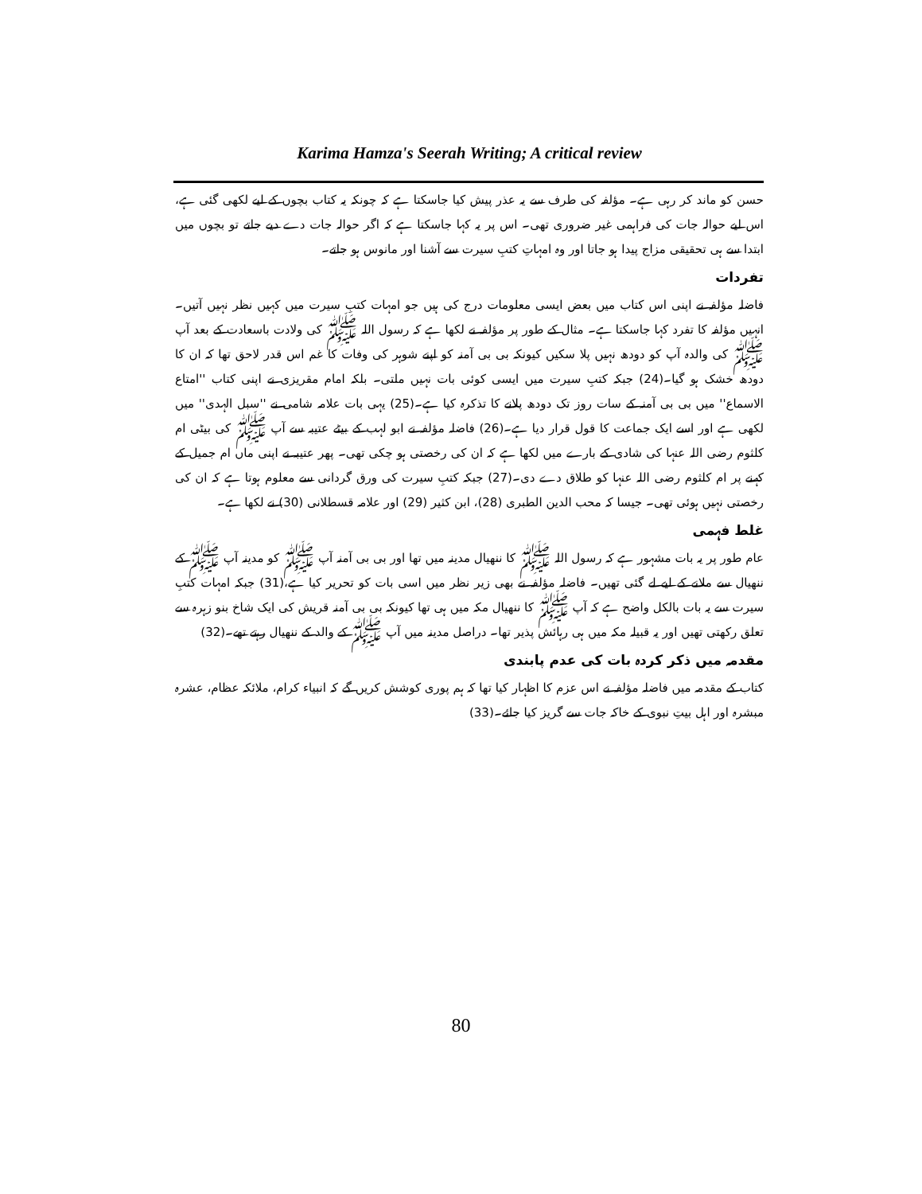Karima Hamza's Seerah Writing; A critical review
حسن کو ماند کر رہی ہے۔ مؤلفہ کی طرف سے یہ عذر پیش کیا جاسکتا ہے کہ چونکہ یہ کتاب بچوں کے لیے لکھی گئی ہے، اس لیے حوالہ جات کی فراہمی غیر ضروری تھی۔ اس پر یہ کہا جاسکتا ہے کہ اگر حوالہ جات دے دیے جاتے تو بچوں میں ابتدا سے ہی تحقیقی مزاج پیدا ہو جاتا اور وہ امہاتِ کتبِ سیرت سے آشنا اور مانوس ہو جاتے۔
تفردات
فاضلہ مؤلفہ نے اپنی اس کتاب میں بعض ایسی معلومات درج کی ہیں جو امہات کتبِ سیرت میں کہیں نظر نہیں آتیں۔ انہیں مؤلفہ کا تفرد کہا جاسکتا ہے۔ مثال کے طور پر مؤلفہ نے لکھا ہے کہ رسول اللہ ﷺ کی ولادت باسعادت کے بعد آپ ﷺ کی والدہ آپ کو دودھ نہیں پلا سکیں کیونکہ بی بی آمنہ کو اپنے شوہر کی وفات کا غم اس قدر لاحق تھا کہ ان کا دودھ خشک ہو گیا۔(24) جبکہ کتبِ سیرت میں ایسی کوئی بات نہیں ملتی۔ بلکہ امام مقریزی نے اپنی کتاب ''امتاع الاسماع'' میں بی بی آمنہ کے سات روز تک دودھ پلانے کا تذکرہ کیا ہے۔(25) یہی بات علامہ شامی نے ''سبل الہدی'' میں لکھی ہے اور اسے ایک جماعت کا قول قرار دیا ہے۔(26) فاضلہ مؤلفہ نے ابو لہب کے بیٹے عتیبہ سے آپ ﷺ کی بیٹی ام کلثوم رضی اللہ عنہا کی شادی کے بارے میں لکھا ہے کہ ان کی رخصتی ہو چکی تھی۔ پھر عتیبہ نے اپنی ماں ام جمیل کے کہنے پر ام کلثوم رضی اللہ عنہا کو طلاق دے دی۔(27) جبکہ کتبِ سیرت کی ورق گردانی سے معلوم ہوتا ہے کہ ان کی رخصتی نہیں ہوئی تھی۔ جیسا کہ محب الدین الطبری (28)، ابن کثیر (29) اور علامہ قسطلانی (30) نے لکھا ہے۔
غلط فہمی
عام طور پر یہ بات مشہور ہے کہ رسول اللہ ﷺ کا ننھیال مدینہ میں تھا اور بی بی آمنہ آپ ﷺ کو مدینہ آپ ﷺ کے ننھیال سے ملانے کے لیے لے گئی تھیں۔ فاضلہ مؤلفہ نے بھی زیر نظر میں اسی بات کو تحریر کیا ہے،(31) جبکہ امہات کتبِ سیرت سے یہ بات بالکل واضح ہے کہ آپ ﷺ کا ننھیال مکہ میں ہی تھا کیونکہ بی بی آمنہ قریش کی ایک شاخ بنو زہرہ سے تعلق رکھتی تھیں اور یہ قبیلہ مکہ میں ہی رہائش پذیر تھا۔ دراصل مدینہ میں آپ ﷺ کے والد کے ننھیال رہتے تھے۔(32)
مقدمہ میں ذکر کردہ بات کی عدم پابندی
کتاب کے مقدمہ میں فاضلہ مؤلفہ نے اس عزم کا اظہار کیا تھا کہ ہم پوری کوشش کریں گے کہ انبیاء کرام، ملائکہ عظام، عشرہ مبشرہ اور اہل بیتِ نبوی کے خاکہ جات سے گریز کیا جائے۔(33)
80